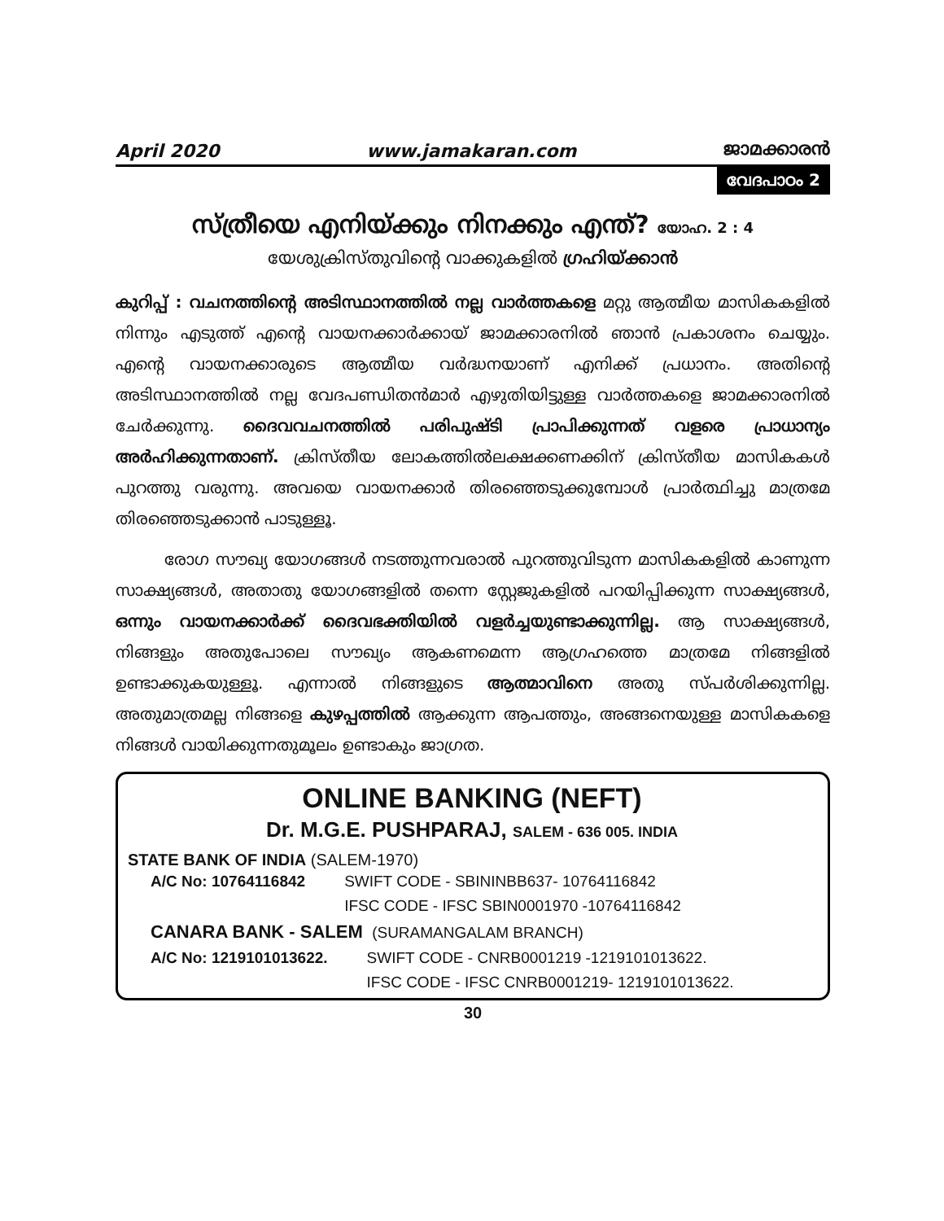April 2020 www.jamakaran.com ജാമക്കാരൻ
വേദപാഠം 2
സ്ത്രീയെ എനിയ്ക്കും നിനക്കും എന്ത്? യോഹ. 2 : 4
യേശുക്രിസ്തുവിന്റെ വാക്കുകളിൽ ഗ്രഹിയ്ക്കാൻ
കുറിപ്പ് : വചനത്തിന്റെ അടിസ്ഥാനത്തിൽ നല്ല വാർത്തകളെ മറ്റു ആത്മീയ മാസികകളിൽ നിന്നും എടുത്ത് എന്റെ വായനക്കാർക്കായ് ജാമക്കാരനിൽ ഞാൻ പ്രകാശനം ചെയ്യും. എന്റെ വായനക്കാരുടെ ആത്മീയ വർദ്ധനയാണ് എനിക്ക് പ്രധാനം. അതിന്റെ അടിസ്ഥാനത്തിൽ നല്ല വേദപണ്ഡിതൻമാർ എഴുതിയിട്ടുള്ള വാർത്തകളെ ജാമക്കാരനിൽ ചേർക്കുന്നു. ദൈവവചനത്തിൽ പരിപുഷ്ടി പ്രാപിക്കുന്നത് വളരെ പ്രാധാന്യം അർഹിക്കുന്നതാണ്. ക്രിസ്തീയ ലോകത്തിൽലക്ഷക്കണക്കിന് ക്രിസ്തീയ മാസികകൾ പുറത്തു വരുന്നു. അവയെ വായനക്കാർ തിരഞ്ഞെടുക്കുമ്പോൾ പ്രാർത്ഥിച്ചു മാത്രമേ തിരഞ്ഞെടുക്കാൻ പാടുള്ളൂ.
രോഗ സൗഖ്യ യോഗങ്ങൾ നടത്തുന്നവരാൽ പുറത്തുവിടുന്ന മാസികകളിൽ കാണുന്ന സാക്ഷ്യങ്ങൾ, അതാതു യോഗങ്ങളിൽ തന്നെ സ്റ്റേജുകളിൽ പറയിപ്പിക്കുന്ന സാക്ഷ്യങ്ങൾ, ഒന്നും വായനക്കാർക്ക് ദൈവഭക്തിയിൽ വളർച്ചയുണ്ടാക്കുന്നില്ല. ആ സാക്ഷ്യങ്ങൾ, നിങ്ങളും അതുപോലെ സൗഖ്യം ആകണമെന്ന ആഗ്രഹത്തെ മാത്രമേ നിങ്ങളിൽ ഉണ്ടാക്കുകയുള്ളൂ. എന്നാൽ നിങ്ങളുടെ ആത്മാവിനെ അതു സ്പർശിക്കുന്നില്ല. അതുമാത്രമല്ല നിങ്ങളെ കുഴപ്പത്തിൽ ആക്കുന്ന ആപത്തും, അങ്ങനെയുള്ള മാസികകളെ നിങ്ങൾ വായിക്കുന്നതുമൂലം ഉണ്ടാകും ജാഗ്രത.
ONLINE BANKING (NEFT)
Dr. M.G.E. PUSHPARAJ, SALEM - 636 005. INDIA
STATE BANK OF INDIA (SALEM-1970)
| A/C No: 10764116842 | SWIFT CODE - SBININBB637- 10764116842 |
| | IFSC CODE - IFSC SBIN0001970 -10764116842 |
CANARA BANK - SALEM (SURAMANGALAM BRANCH)
| A/C No: 1219101013622. | SWIFT CODE - CNRB0001219 -1219101013622. |
| | IFSC CODE - IFSC CNRB0001219- 1219101013622. |
30